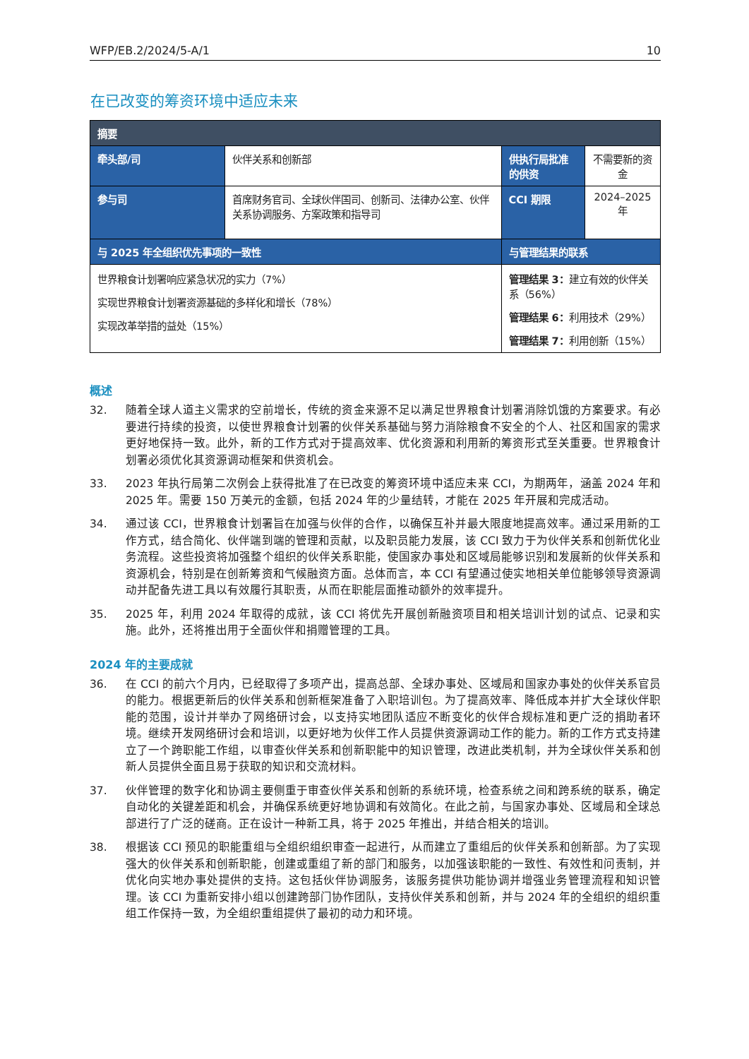WFP/EB.2/2024/5-A/1 10
在已改变的筹资环境中适应未来
| 摘要 | | | |
| --- | --- | --- | --- |
| 牵头部/司 | 伙伴关系和创新部 | 供执行局批准的供资 | 不需要新的资金 |
| 参与司 | 首席财务官司、全球伙伴国司、创新司、法律办公室、伙伴关系协调服务、方案政策和指导司 | CCI 期限 | 2024–2025 年 |
| 与 2025 年全组织优先事项的一致性 | | 与管理结果的联系 | |
| 世界粮食计划署响应紧急状况的实力（7%） 实现世界粮食计划署资源基础的多样化和增长（78%） 实现改革举措的益处（15%） | | 管理结果 3： 建立有效的伙伴关系（56%） 管理结果 6： 利用技术（29%） 管理结果 7： 利用创新（15%） | |
概述
32. 随着全球人道主义需求的空前增长，传统的资金来源不足以满足世界粮食计划署消除饥饿的方案要求。有必要进行持续的投资，以使世界粮食计划署的伙伴关系基础与努力消除粮食不安全的个人、社区和国家的需求更好地保持一致。此外，新的工作方式对于提高效率、优化资源和利用新的筹资形式至关重要。世界粮食计划署必须优化其资源调动框架和供资机会。
33. 2023 年执行局第二次例会上获得批准了在已改变的筹资环境中适应未来 CCI，为期两年，涵盖 2024 年和 2025 年。需要 150 万美元的金额，包括 2024 年的少量结转，才能在 2025 年开展和完成活动。
34. 通过该 CCI，世界粮食计划署旨在加强与伙伴的合作，以确保互补并最大限度地提高效率。通过采用新的工作方式，结合简化、伙伴端到端的管理和贡献，以及职员能力发展，该 CCI 致力于为伙伴关系和创新优化业务流程。这些投资将加强整个组织的伙伴关系职能，使国家办事处和区域局能够识别和发展新的伙伴关系和资源机会，特别是在创新筹资和气候融资方面。总体而言，本 CCI 有望通过使实地相关单位能够领导资源调动并配备先进工具以有效履行其职责，从而在职能层面推动额外的效率提升。
35. 2025 年，利用 2024 年取得的成就，该 CCI 将优先开展创新融资项目和相关培训计划的试点、记录和实施。此外，还将推出用于全面伙伴和捐赠管理的工具。
2024 年的主要成就
36. 在 CCI 的前六个月内，已经取得了多项产出，提高总部、全球办事处、区域局和国家办事处的伙伴关系官员的能力。根据更新后的伙伴关系和创新框架准备了入职培训包。为了提高效率、降低成本并扩大全球伙伴职能的范围，设计并举办了网络研讨会，以支持实地团队适应不断变化的伙伴合规标准和更广泛的捐助者环境。继续开发网络研讨会和培训，以更好地为伙伴工作人员提供资源调动工作的能力。新的工作方式支持建立了一个跨职能工作组，以审查伙伴关系和创新职能中的知识管理，改进此类机制，并为全球伙伴关系和创新人员提供全面且易于获取的知识和交流材料。
37. 伙伴管理的数字化和协调主要侧重于审查伙伴关系和创新的系统环境，检查系统之间和跨系统的联系，确定自动化的关键差距和机会，并确保系统更好地协调和有效简化。在此之前，与国家办事处、区域局和全球总部进行了广泛的磋商。正在设计一种新工具，将于 2025 年推出，并结合相关的培训。
38. 根据该 CCI 预见的职能重组与全组织组织审查一起进行，从而建立了重组后的伙伴关系和创新部。为了实现强大的伙伴关系和创新职能，创建或重组了新的部门和服务，以加强该职能的一致性、有效性和问责制，并优化向实地办事处提供的支持。这包括伙伴协调服务，该服务提供功能协调并增强业务管理流程和知识管理。该 CCI 为重新安排小组以创建跨部门协作团队，支持伙伴关系和创新，并与 2024 年的全组织的组织重组工作保持一致，为全组织重组提供了最初的动力和环境。